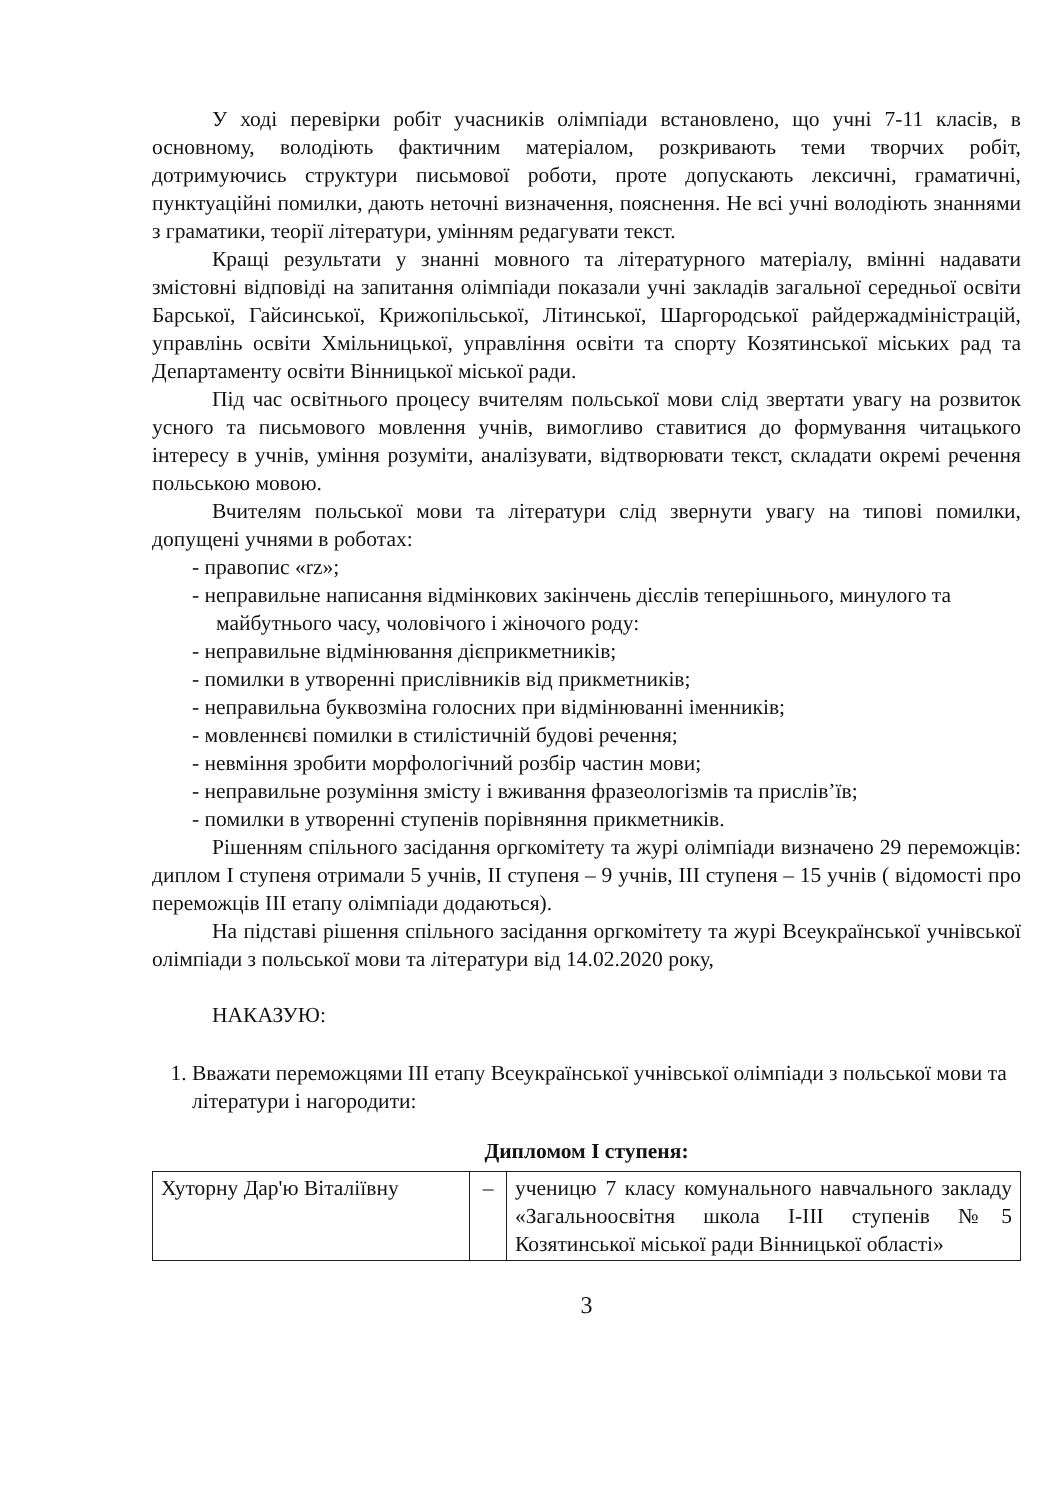У ході перевірки робіт учасників олімпіади встановлено, що учні 7-11 класів, в основному, володіють фактичним матеріалом, розкривають теми творчих робіт, дотримуючись структури письмової роботи, проте допускають лексичні, граматичні, пунктуаційні помилки, дають неточні визначення, пояснення. Не всі учні володіють знаннями з граматики, теорії літератури, умінням редагувати текст.
Кращі результати у знанні мовного та літературного матеріалу, вмінні надавати змістовні відповіді на запитання олімпіади показали учні закладів загальної середньої освіти Барської, Гайсинської, Крижопільської, Літинської, Шаргородської райдержадміністрацій, управлінь освіти Хмільницької, управління освіти та спорту Козятинської міських рад та Департаменту освіти Вінницької міської ради.
Під час освітнього процесу вчителям польської мови слід звертати увагу на розвиток усного та письмового мовлення учнів, вимогливо ставитися до формування читацького інтересу в учнів, уміння розуміти, аналізувати, відтворювати текст, складати окремі речення польською мовою.
Вчителям польської мови та літератури слід звернути увагу на типові помилки, допущені учнями в роботах:
- правопис «rz»;
- неправильне написання відмінкових закінчень дієслів теперішнього, минулого та майбутнього часу, чоловічого і жіночого роду:
- неправильне відмінювання дієприкметників;
- помилки в утворенні прислівників від прикметників;
- неправильна буквозміна голосних при відмінюванні іменників;
- мовленнєві помилки в стилістичній будові речення;
- невміння зробити морфологічний розбір частин мови;
- неправильне розуміння змісту і вживання фразеологізмів та прислів’їв;
- помилки в утворенні ступенів порівняння прикметників.
Рішенням спільного засідання оргкомітету та журі олімпіади визначено 29 переможців: диплом І ступеня отримали 5 учнів, ІІ ступеня – 9 учнів, ІІІ ступеня – 15 учнів ( відомості про переможців ІІІ етапу олімпіади додаються).
На підставі рішення спільного засідання оргкомітету та журі Всеукраїнської учнівської олімпіади з польської мови та літератури від 14.02.2020 року,
НАКАЗУЮ:
1. Вважати переможцями ІІІ етапу Всеукраїнської учнівської олімпіади з польської мови та літератури і нагородити:
Дипломом І ступеня:
| Хуторну Дар'ю Віталіївну | – | ученицю 7 класу комунального навчального закладу «Загальноосвітня школа І-ІІІ ступенів №5 Козятинської міської ради Вінницької області» |
3